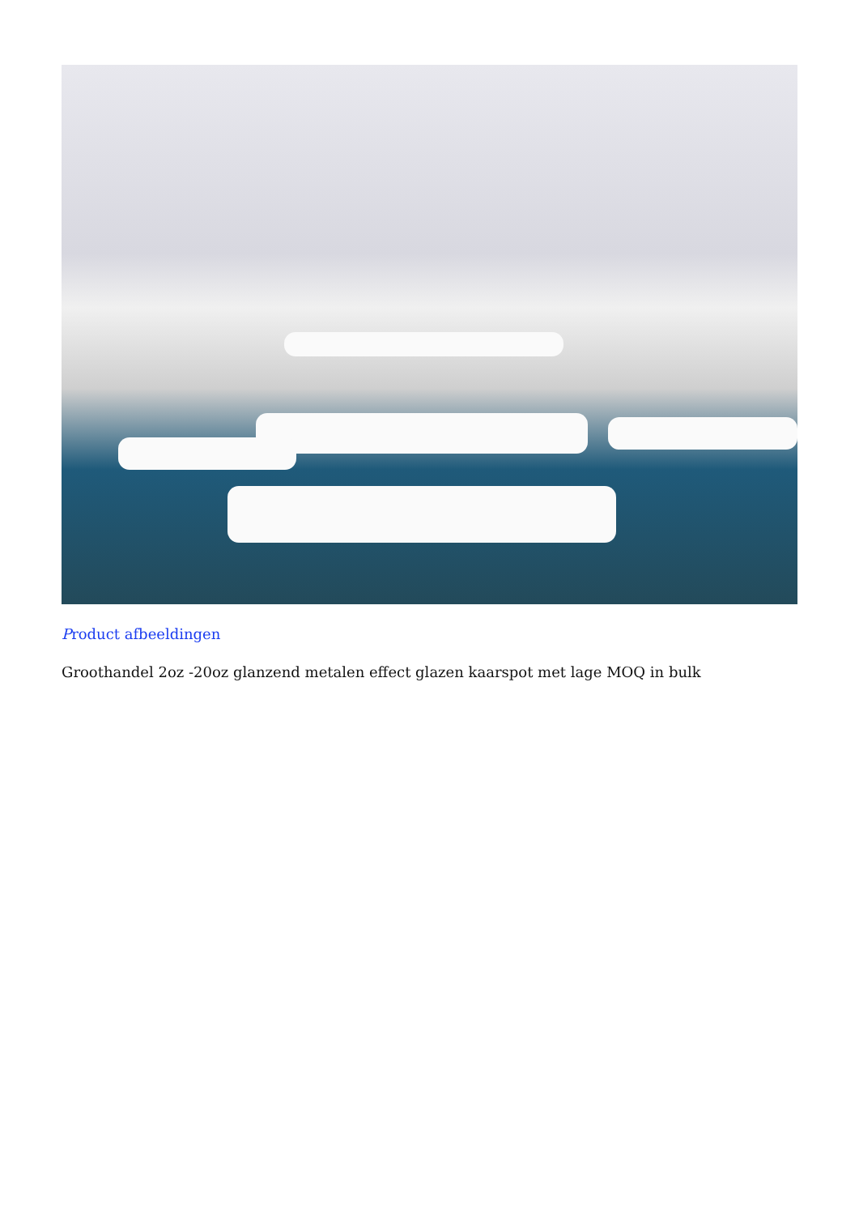Product afbeeldingen
Groothandel 2oz -20oz glanzend metalen effect glazen kaarspot met lage MOQ in bulk